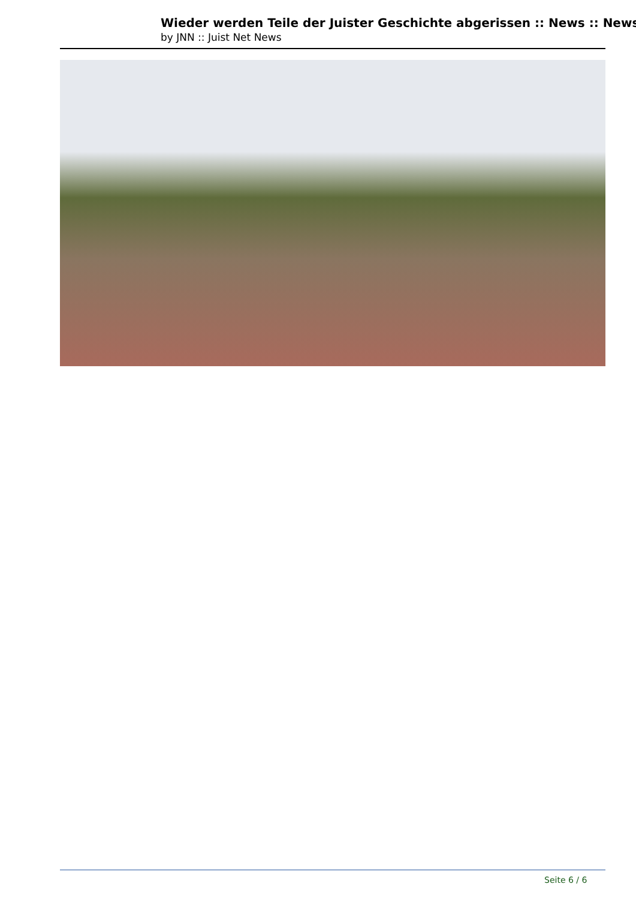Wieder werden Teile der Juister Geschichte abgerissen :: News :: News
by JNN :: Juist Net News
Seite 6 / 6